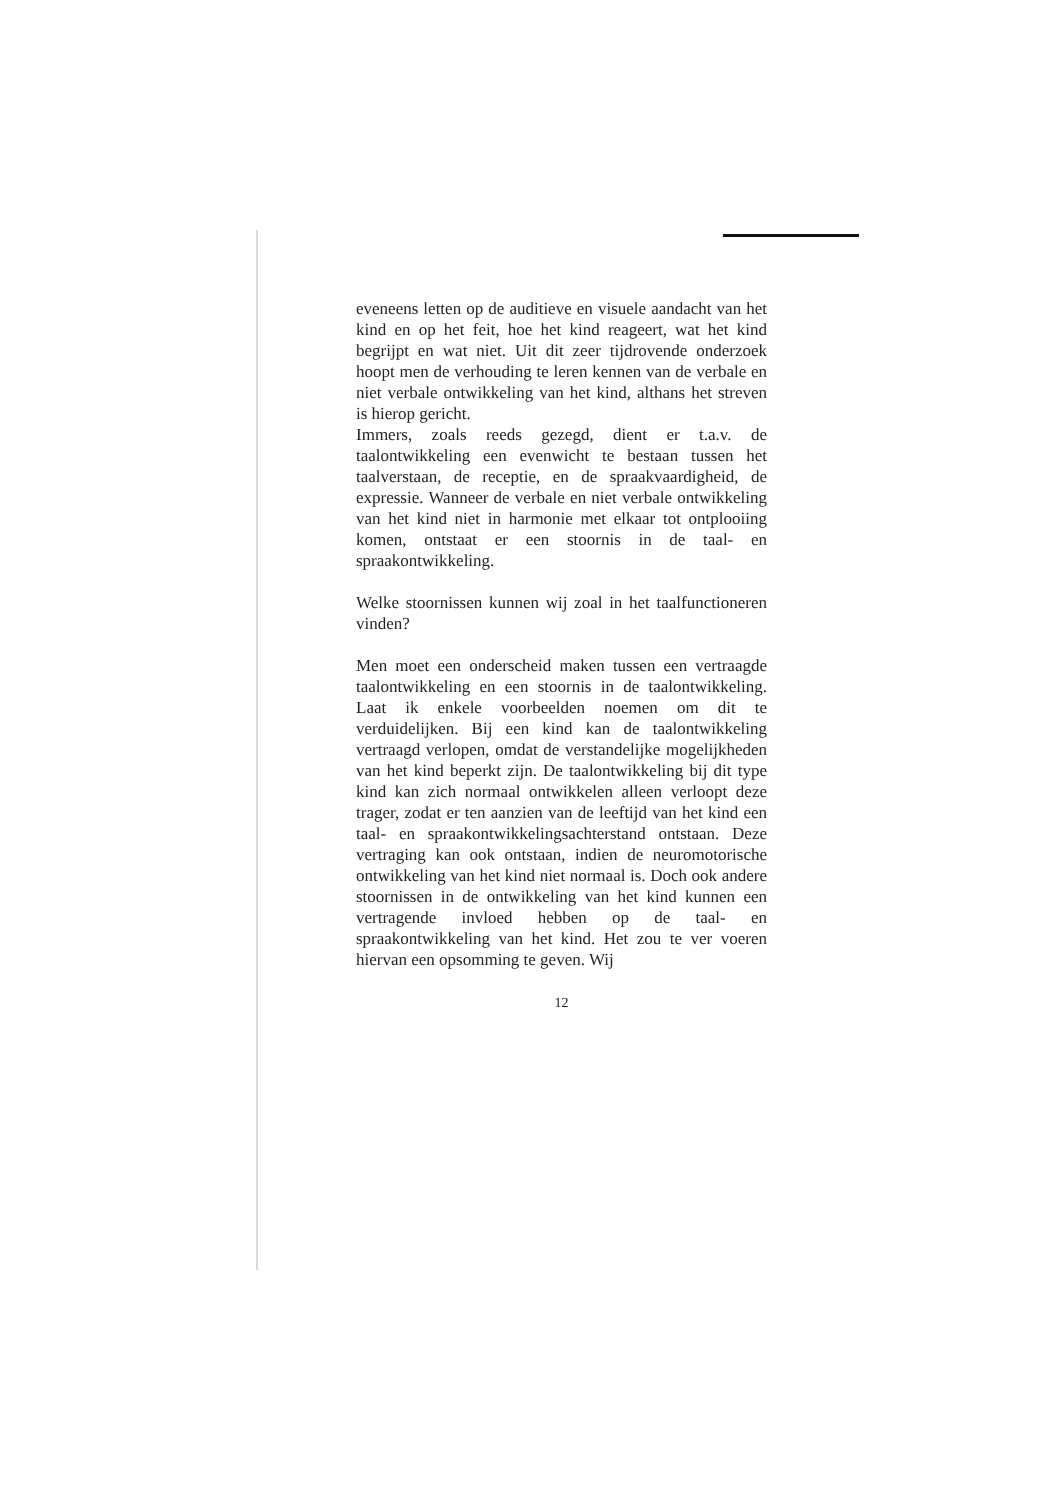eveneens letten op de auditieve en visuele aandacht van het kind en op het feit, hoe het kind reageert, wat het kind begrijpt en wat niet. Uit dit zeer tijdrovende onderzoek hoopt men de verhouding te leren kennen van de verbale en niet verbale ontwikkeling van het kind, althans het streven is hierop gericht.
Immers, zoals reeds gezegd, dient er t.a.v. de taalontwikkeling een evenwicht te bestaan tussen het taalverstaan, de receptie, en de spraakvaardigheid, de expressie. Wanneer de verbale en niet verbale ontwikkeling van het kind niet in harmonie met elkaar tot ontplooiing komen, ontstaat er een stoornis in de taal- en spraakontwikkeling.
Welke stoornissen kunnen wij zoal in het taalfunctioneren vinden?
Men moet een onderscheid maken tussen een vertraagde taalontwikkeling en een stoornis in de taalontwikkeling. Laat ik enkele voorbeelden noemen om dit te verduidelijken. Bij een kind kan de taalontwikkeling vertraagd verlopen, omdat de verstandelijke mogelijkheden van het kind beperkt zijn. De taalontwikkeling bij dit type kind kan zich normaal ontwikkelen alleen verloopt deze trager, zodat er ten aanzien van de leeftijd van het kind een taal- en spraakontwikkelingsachterstand ontstaan. Deze vertraging kan ook ontstaan, indien de neuromotorische ontwikkeling van het kind niet normaal is. Doch ook andere stoornissen in de ontwikkeling van het kind kunnen een vertragende invloed hebben op de taal- en spraakontwikkeling van het kind. Het zou te ver voeren hiervan een opsomming te geven. Wij
12